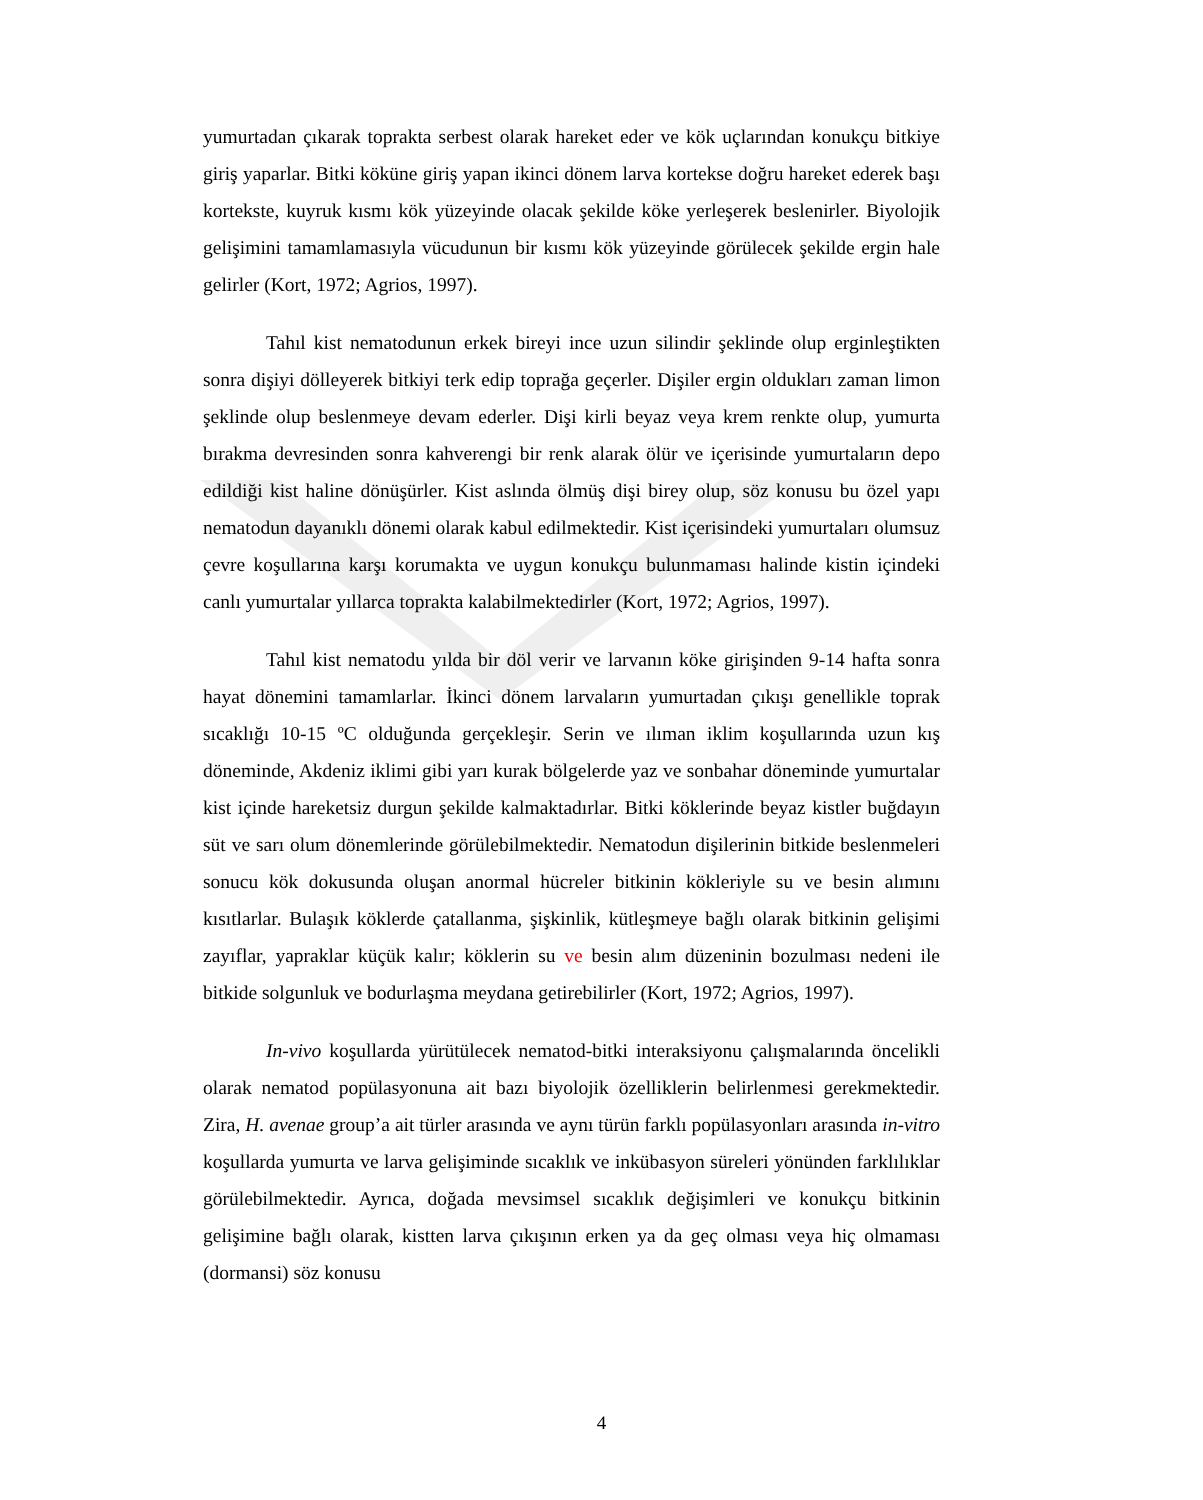yumurtadan çıkarak toprakta serbest olarak hareket eder ve kök uçlarından konukçu bitkiye giriş yaparlar. Bitki köküne giriş yapan ikinci dönem larva kortekse doğru hareket ederek başı kortekste, kuyruk kısmı kök yüzeyinde olacak şekilde köke yerleşerek beslenirler. Biyolojik gelişimini tamamlamasıyla vücudunun bir kısmı kök yüzeyinde görülecek şekilde ergin hale gelirler (Kort, 1972; Agrios, 1997).
Tahıl kist nematodunun erkek bireyi ince uzun silindir şeklinde olup erginleştikten sonra dişiyi dölleyerek bitkiyi terk edip toprağa geçerler. Dişiler ergin oldukları zaman limon şeklinde olup beslenmeye devam ederler. Dişi kirli beyaz veya krem renkte olup, yumurta bırakma devresinden sonra kahverengi bir renk alarak ölür ve içerisinde yumurtaların depo edildiği kist haline dönüşürler. Kist aslında ölmüş dişi birey olup, söz konusu bu özel yapı nematodun dayanıklı dönemi olarak kabul edilmektedir. Kist içerisindeki yumurtaları olumsuz çevre koşullarına karşı korumakta ve uygun konukçu bulunmaması halinde kistin içindeki canlı yumurtalar yıllarca toprakta kalabilmektedirler (Kort, 1972; Agrios, 1997).
Tahıl kist nematodu yılda bir döl verir ve larvanın köke girişinden 9-14 hafta sonra hayat dönemini tamamlarlar. İkinci dönem larvaların yumurtadan çıkışı genellikle toprak sıcaklığı 10-15 ºC olduğunda gerçekleşir. Serin ve ılıman iklim koşullarında uzun kış döneminde, Akdeniz iklimi gibi yarı kurak bölgelerde yaz ve sonbahar döneminde yumurtalar kist içinde hareketsiz durgun şekilde kalmaktadırlar. Bitki köklerinde beyaz kistler buğdayın süt ve sarı olum dönemlerinde görülebilmektedir. Nematodun dişilerinin bitkide beslenmeleri sonucu kök dokusunda oluşan anormal hücreler bitkinin kökleriyle su ve besin alımını kısıtlarlar. Bulaşık köklerde çatallanma, şişkinlik, kütleşmeye bağlı olarak bitkinin gelişimi zayıflar, yapraklar küçük kalır; köklerin su ve besin alım düzeninin bozulması nedeni ile bitkide solgunluk ve bodurlaşma meydana getirebilirler (Kort, 1972; Agrios, 1997).
In-vivo koşullarda yürütülecek nematod-bitki interaksiyonu çalışmalarında öncelikli olarak nematod popülasyonuna ait bazı biyolojik özelliklerin belirlenmesi gerekmektedir. Zira, H. avenae group’a ait türler arasında ve aynı türün farklı popülasyonları arasında in-vitro koşullarda yumurta ve larva gelişiminde sıcaklık ve inkübasyon süreleri yönünden farklılıklar görülebilmektedir. Ayrıca, doğada mevsimsel sıcaklık değişimleri ve konukçu bitkinin gelişimine bağlı olarak, kistten larva çıkışının erken ya da geç olması veya hiç olmaması (dormansi) söz konusu
4